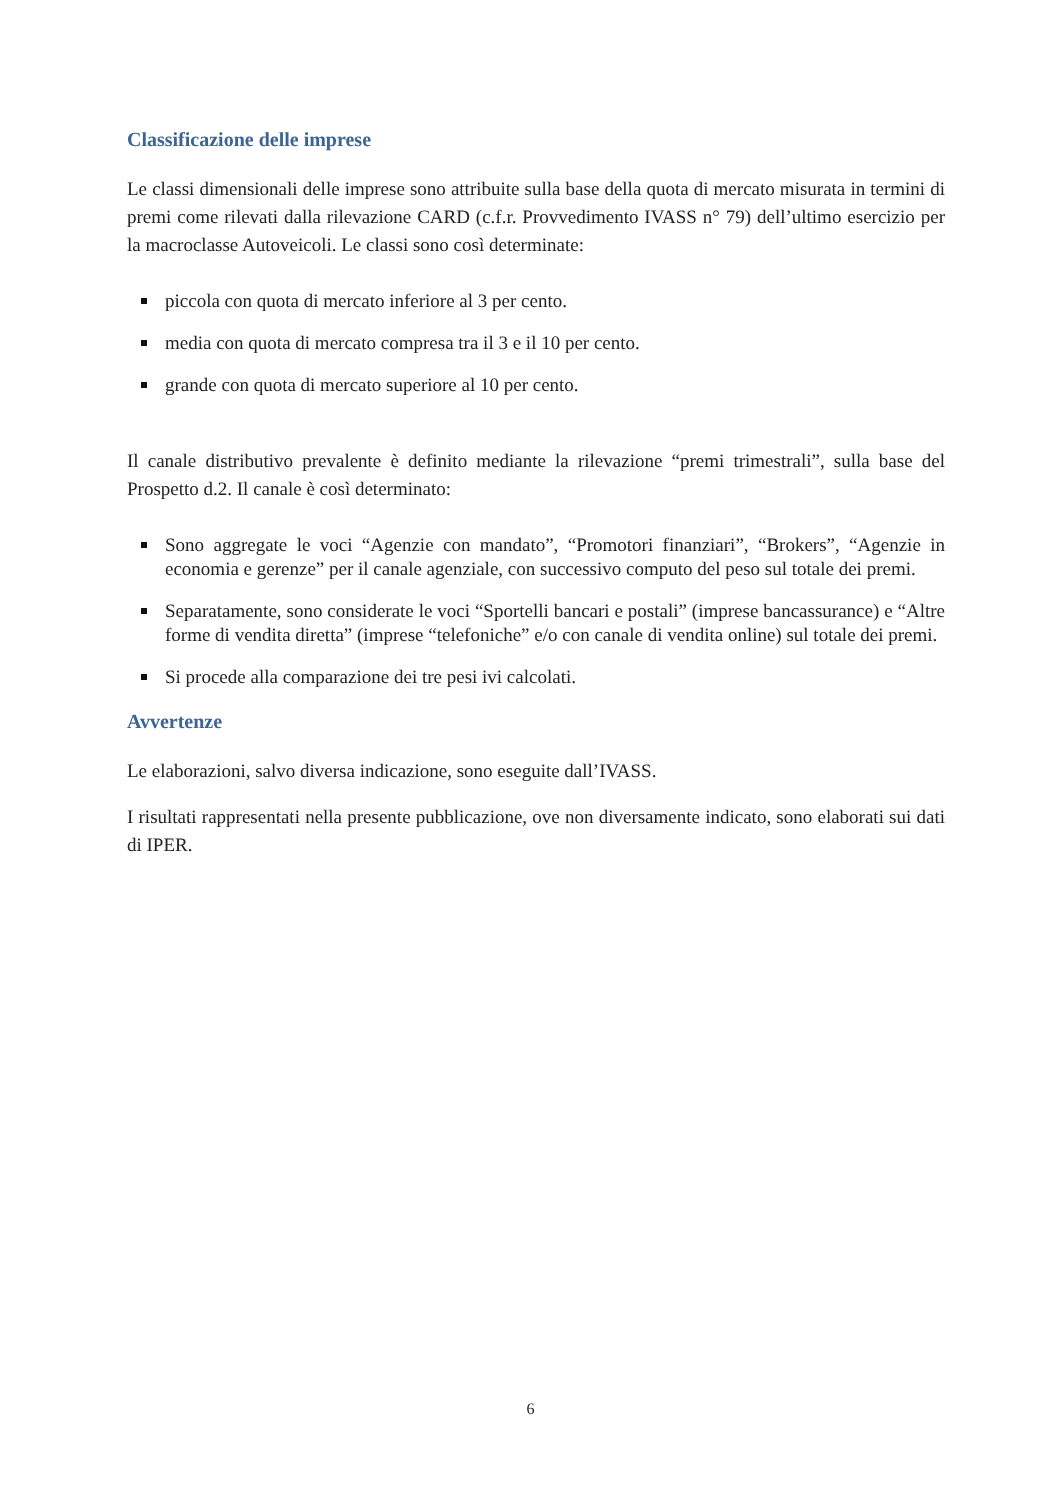Classificazione delle imprese
Le classi dimensionali delle imprese sono attribuite sulla base della quota di mercato misurata in termini di premi come rilevati dalla rilevazione CARD (c.f.r. Provvedimento IVASS n° 79) dell’ultimo esercizio per la macroclasse Autoveicoli. Le classi sono così determinate:
piccola con quota di mercato inferiore al 3 per cento.
media con quota di mercato compresa tra il 3 e il 10 per cento.
grande con quota di mercato superiore al 10 per cento.
Il canale distributivo prevalente è definito mediante la rilevazione “premi trimestrali”, sulla base del Prospetto d.2. Il canale è così determinato:
Sono aggregate le voci “Agenzie con mandato”, “Promotori finanziari”, “Brokers”, “Agenzie in economia e gerenze” per il canale agenziale, con successivo computo del peso sul totale dei premi.
Separatamente, sono considerate le voci “Sportelli bancari e postali” (imprese bancassurance) e “Altre forme di vendita diretta” (imprese “telefoniche” e/o con canale di vendita online) sul totale dei premi.
Si procede alla comparazione dei tre pesi ivi calcolati.
Avvertenze
Le elaborazioni, salvo diversa indicazione, sono eseguite dall’IVASS.
I risultati rappresentati nella presente pubblicazione, ove non diversamente indicato, sono elaborati sui dati di IPER.
6